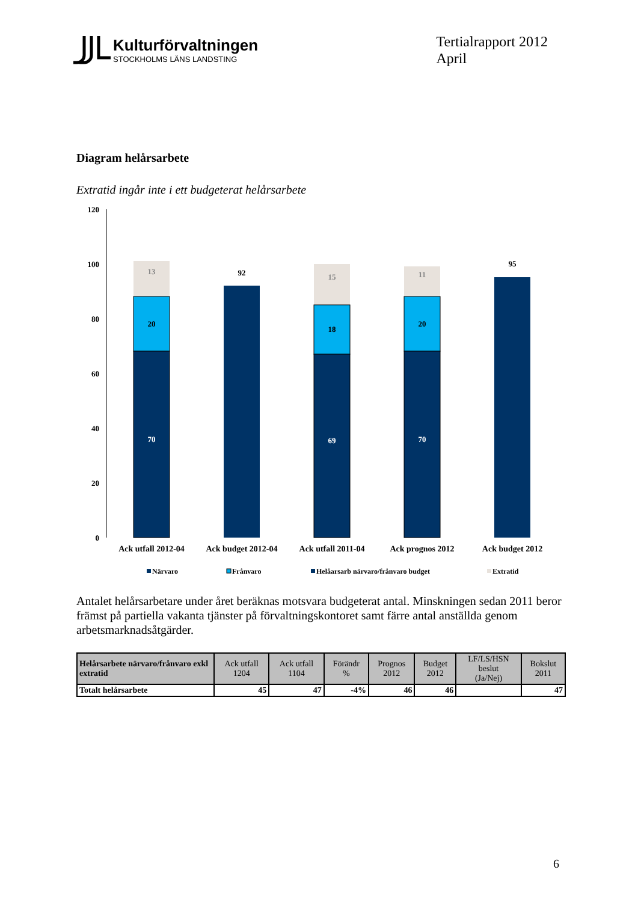Kulturförvaltningen
STOCKHOLMS LÄNS LANDSTING
Tertialrapport 2012
April
Diagram helårsarbete
Extratid ingår inte i ett budgeterat helårsarbete
120
100
80
60
40
20
0
13
20
70
92
15
18
69
11
20
70
95
Ack utfall 2012-04
Ack budget 2012-04
Ack utfall 2011-04
Ack prognos 2012
Ack budget 2012
Närvaro
Frånvaro
Helåarsarb närvaro/frånvaro budget
Extratid
Antalet helårsarbetare under året beräknas motsvara budgeterat antal. Minskningen sedan 2011 beror främst på partiella vakanta tjänster på förvaltningskontoret samt färre antal anställda genom arbetsmarknadsåtgärder.
| Helårsarbete närvaro/frånvaro exkl extratid | Ack utfall 1204 | Ack utfall 1104 | Förändr % | Prognos 2012 | Budget 2012 | LF/LS/HSN beslut (Ja/Nej) | Bokslut 2011 |
| --- | --- | --- | --- | --- | --- | --- | --- |
| Totalt helårsarbete | 45 | 47 | -4% | 46 | 46 | | 47 |
6